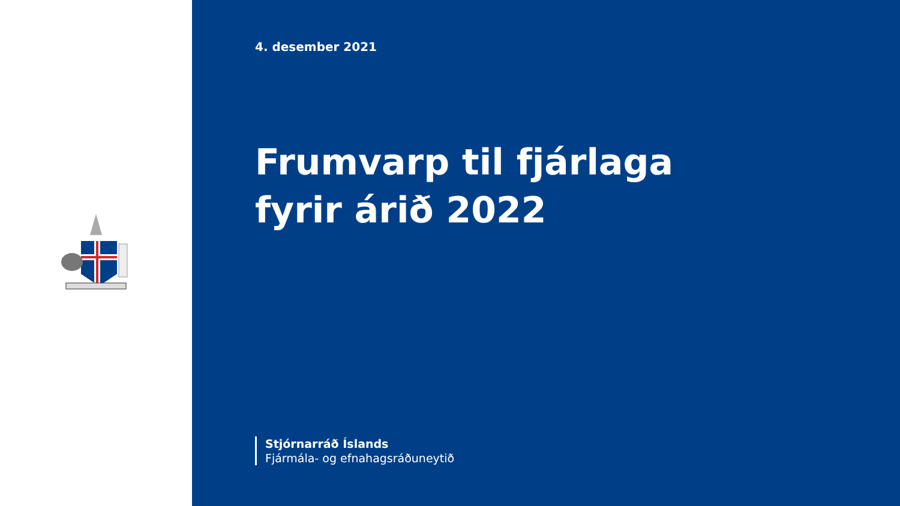4. desember 2021
Frumvarp til fjárlaga
fyrir árið 2022
Stjórnarráð Íslands
Fjármála- og efnahagsráðuneytið